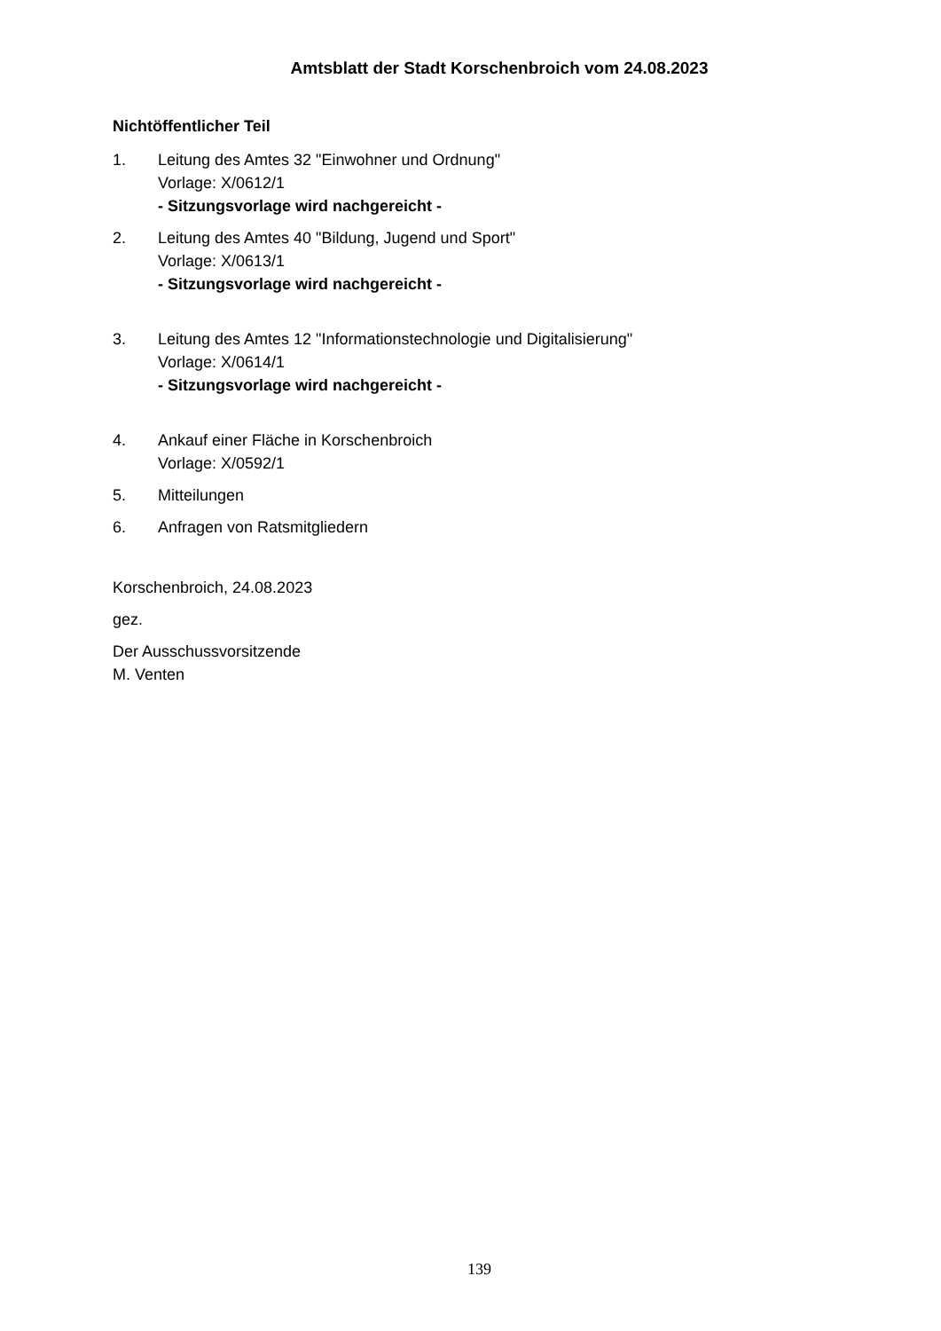Amtsblatt der Stadt Korschenbroich vom 24.08.2023
Nichtöffentlicher Teil
1. Leitung des Amtes 32 "Einwohner und Ordnung"
Vorlage: X/0612/1
- Sitzungsvorlage wird nachgereicht -
2. Leitung des Amtes 40 "Bildung, Jugend und Sport"
Vorlage: X/0613/1
- Sitzungsvorlage wird nachgereicht -
3. Leitung des Amtes 12 "Informationstechnologie und Digitalisierung"
Vorlage: X/0614/1
- Sitzungsvorlage wird nachgereicht -
4. Ankauf einer Fläche in Korschenbroich
Vorlage: X/0592/1
5. Mitteilungen
6. Anfragen von Ratsmitgliedern
Korschenbroich, 24.08.2023
gez.
Der Ausschussvorsitzende
M. Venten
139